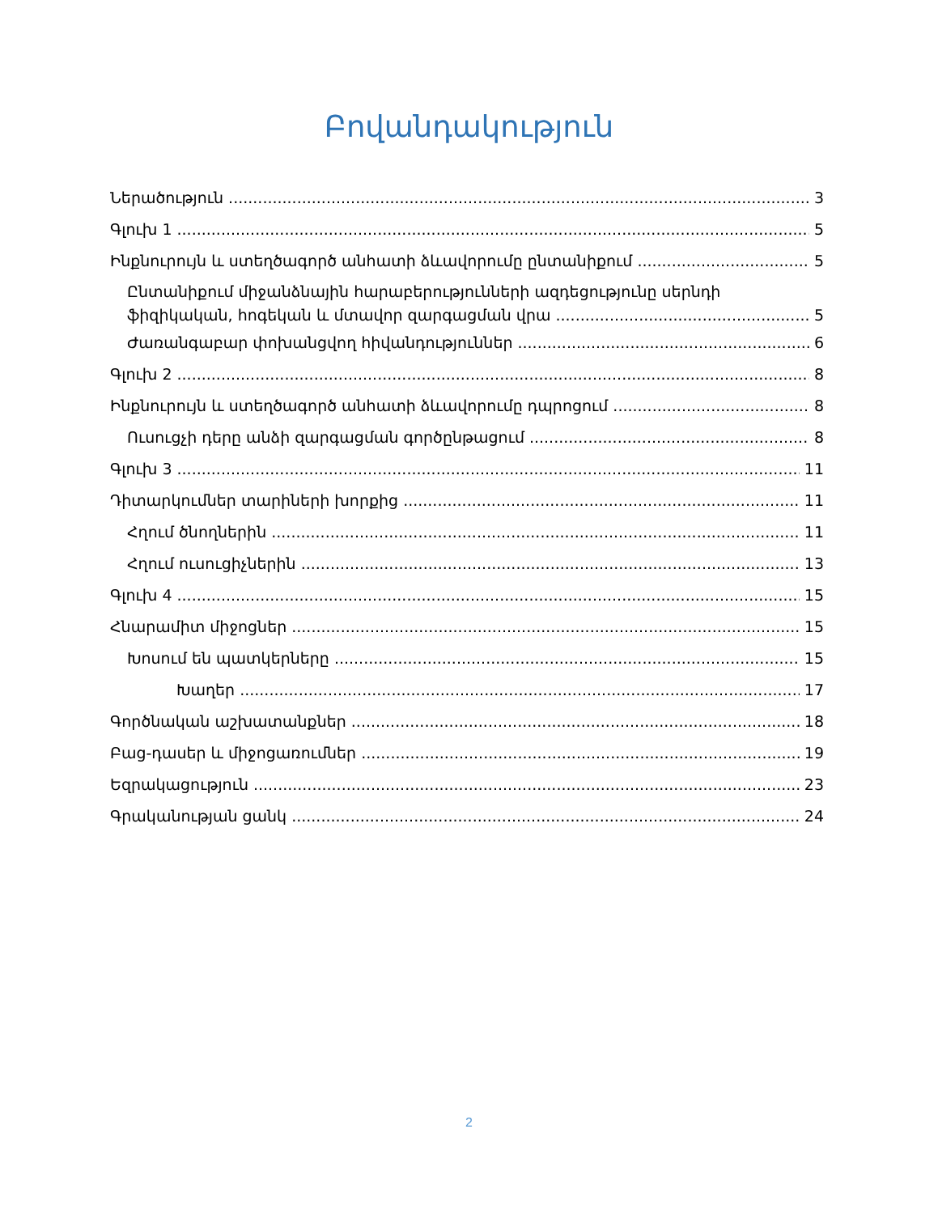Բովանդակություն
Ներածություն 3
Գլուխ 1 5
Ինքնուրույն և ստեղծագործ անհատի ձևավորումը ընտանիքում 5
Ընտանիքում միջանձնային հարաբերությունների ազդեցությունը սերնդի
ֆիզիկական, հոգեկան և մտավոր զարգացման վրա 5
Ժառանգաբար փոխանցվող հիվանդություններ 6
Գլուխ 2 8
Ինքնուրույն և ստեղծագործ անհատի ձևավորումը դպրոցում 8
Ուսուցչի դերը անձի զարգացման գործընթացում 8
Գլուխ 3 11
Դիտարկումներ տարիների խորքից 11
Հղում ծնողներին 11
Հղում ուսուցիչներին 13
Գլուխ 4 15
Հնարամիտ միջոցներ 15
Խոսում են պատկերները 15
Խաղեր 17
Գործնական աշխատանքներ 18
Բաց-դասեր և միջոցառումներ 19
Եզրակացություն 23
Գրականության ցանկ 24
2